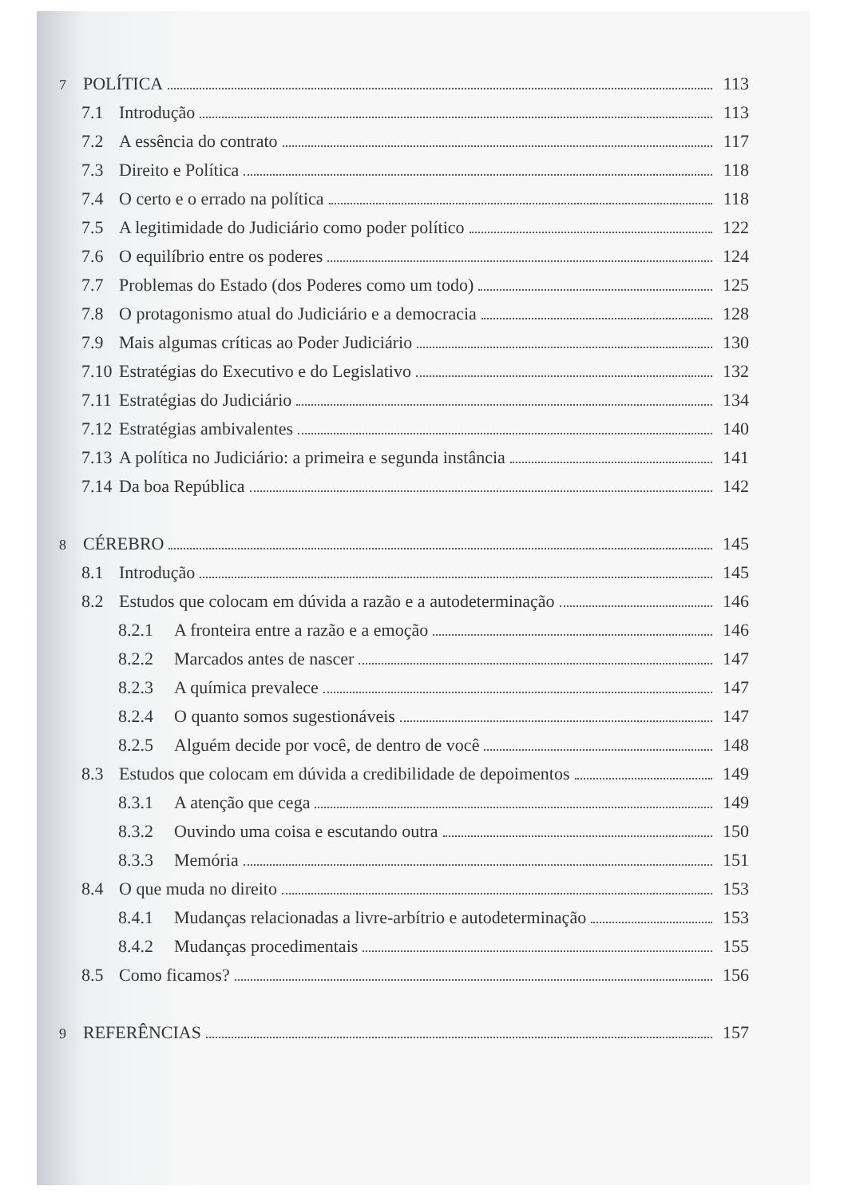7 POLÍTICA 113
7.1 Introdução 113
7.2 A essência do contrato 117
7.3 Direito e Política 118
7.4 O certo e o errado na política 118
7.5 A legitimidade do Judiciário como poder político 122
7.6 O equilíbrio entre os poderes 124
7.7 Problemas do Estado (dos Poderes como um todo) 125
7.8 O protagonismo atual do Judiciário e a democracia 128
7.9 Mais algumas críticas ao Poder Judiciário 130
7.10 Estratégias do Executivo e do Legislativo 132
7.11 Estratégias do Judiciário 134
7.12 Estratégias ambivalentes 140
7.13 A política no Judiciário: a primeira e segunda instância 141
7.14 Da boa República 142
8 CÉREBRO 145
8.1 Introdução 145
8.2 Estudos que colocam em dúvida a razão e a autodeterminação 146
8.2.1 A fronteira entre a razão e a emoção 146
8.2.2 Marcados antes de nascer 147
8.2.3 A química prevalece 147
8.2.4 O quanto somos sugestionáveis 147
8.2.5 Alguém decide por você, de dentro de você 148
8.3 Estudos que colocam em dúvida a credibilidade de depoimentos 149
8.3.1 A atenção que cega 149
8.3.2 Ouvindo uma coisa e escutando outra 150
8.3.3 Memória 151
8.4 O que muda no direito 153
8.4.1 Mudanças relacionadas a livre-arbítrio e autodeterminação 153
8.4.2 Mudanças procedimentais 155
8.5 Como ficamos? 156
9 REFERÊNCIAS 157